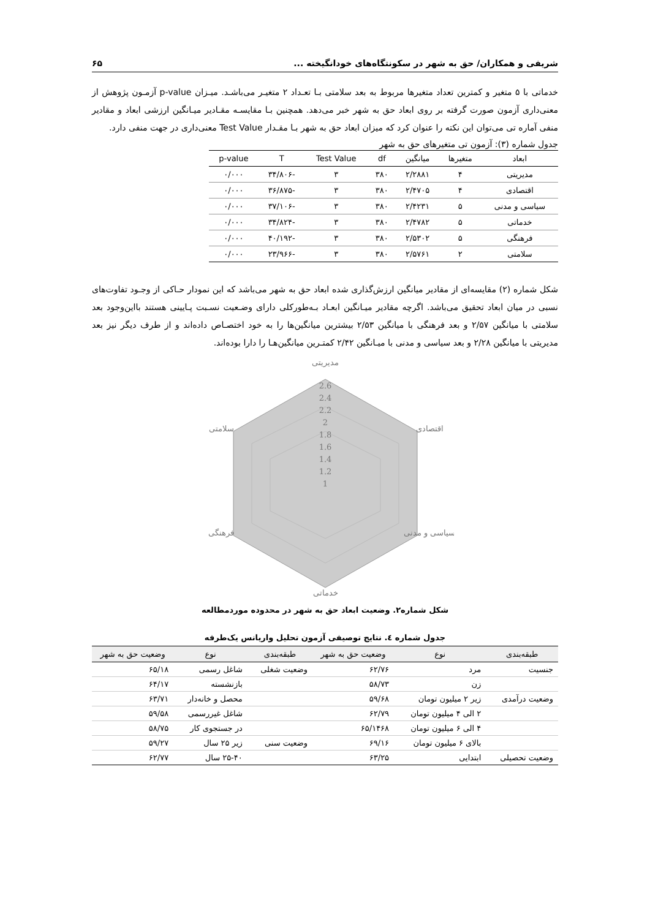شریفی و همکاران/ حق به شهر در سکونتگاه‌های خودانگیخته ... ۶۵
خدماتی با ۵ متغیر و کمترین تعداد متغیرها مربوط به بعد سلامتی بـا تعـداد ۲ متغیـر می‌باشـد. میـزان p-value آزمـون پژوهش از معنی‌داری آزمون صورت گرفته بر روی ابعاد حق به شهر خبر می‌دهد. همچنین بـا مقایسـه مقـادیر میـانگین ارزشی ابعاد و مقادیر منفی آماره تی می‌توان این نکته را عنوان کرد که میزان ابعاد حق به شهر بـا مقـدار Test Value معنی‌داری در جهت منفی دارد.
جدول شماره (۳): آزمون تی متغیرهای حق به شهر
| ابعاد | متغیرها | میانگین | df | Test Value | T | p-value |
| --- | --- | --- | --- | --- | --- | --- |
| مدیریتی | ۴ | ۲/۲۸۸۱ | ۳۸۰ | ۳ | -۳۴/۸۰۶ | ۰/۰۰۰ |
| اقتصادی | ۴ | ۲/۴۷۰۵ | ۳۸۰ | ۳ | -۳۶/۸۷۵ | ۰/۰۰۰ |
| سیاسی و مدنی | ۵ | ۲/۴۲۳۱ | ۳۸۰ | ۳ | -۳۷/۱۰۶ | ۰/۰۰۰ |
| خدماتی | ۵ | ۲/۴۷۸۲ | ۳۸۰ | ۳ | -۳۴/۸۲۴ | ۰/۰۰۰ |
| فرهنگی | ۵ | ۲/۵۳۰۲ | ۳۸۰ | ۳ | -۴۰/۱۹۲ | ۰/۰۰۰ |
| سلامتی | ۲ | ۲/۵۷۶۱ | ۳۸۰ | ۳ | -۲۳/۹۶۶ | ۰/۰۰۰ |
شکل شماره (۲) مقایسه‌ای از مقادیر میانگین ارزش‌گذاری شده ابعاد حق به شهر می‌باشد که این نمودار حـاکی از وجـود تفاوت‌های نسبی در میان ابعاد تحقیق می‌باشد. اگرچه مقادیر میـانگین ابعـاد بـه‌طورکلی دارای وضـعیت نسـبت پـایینی هستند بااین‌وجود بعد سلامتی با میانگین ۲/۵۷ و بعد فرهنگی با میانگین ۲/۵۳ بیشترین میانگین‌ها را به خود اختصـاص داده‌اند و از طرف دیگر نیز بعد مدیریتی با میانگین ۲/۲۸ و بعد سیاسی و مدنی با میـانگین ۲/۴۲ کمتـرین میانگین‌هـا را دارا بوده‌اند.
مدیریتی
2.6
2.4
2.2
2
1.8
1.6
1.4
1.2
1
اقتصادی
سیاسی و مدنی
خدماتی
فرهنگی
سلامتی
شکل شماره۲. وضعیت ابعاد حق به شهر در محدوده موردمطالعه
جدول شماره ٤. نتایج توصیفی آزمون تحلیل واریانس یک‌طرفه
| طبقه‌بندی | نوع | وضعیت حق به شهر | طبقه‌بندی | نوع | وضعیت حق به شهر |
| --- | --- | --- | --- | --- | --- |
| جنسیت | مرد | ۶۲/۷۶ | وضعیت شغلی | شاغل رسمی | ۶۵/۱۸ |
| | زن | ۵۸/۷۳ | | بازنشسته | ۶۴/۱۷ |
| وضعیت درآمدی | زیر ۲ میلیون تومان | ۵۹/۶۸ | | محصل و خانه‌دار | ۶۳/۷۱ |
| | ۲ الی ۴ میلیون تومان | ۶۲/۷۹ | | شاغل غیررسمی | ۵۹/۵۸ |
| | ۴ الی ۶ میلیون تومان | ۶۵/۱۴۶۸ | | در جستجوی کار | ۵۸/۷۵ |
| | بالای ۶ میلیون تومان | ۶۹/۱۶ | وضعیت سنی | زیر ۲۵ سال | ۵۹/۲۷ |
| وضعیت تحصیلی | ابتدایی | ۶۳/۲۵ | | ۲۵-۴۰ سال | ۶۲/۷۷ |